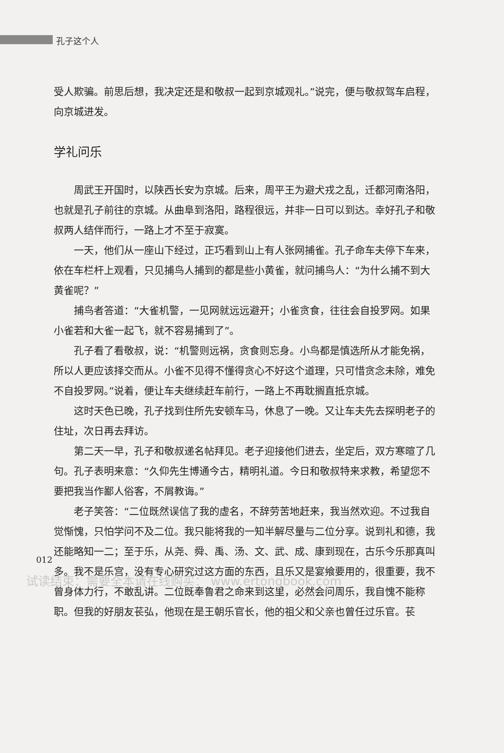孔子这个人
受人欺骗。前思后想，我决定还是和敬叔一起到京城观礼。”说完，便与敬叔驾车启程，向京城进发。
学礼问乐
周武王开国时，以陕西长安为京城。后来，周平王为避犬戎之乱，迁都河南洛阳，也就是孔子前往的京城。从曲阜到洛阳，路程很远，并非一日可以到达。幸好孔子和敬叔两人结伴而行，一路上才不至于寂寞。
一天，他们从一座山下经过，正巧看到山上有人张网捕雀。孔子命车夫停下车来，依在车栏杆上观看，只见捕鸟人捕到的都是些小黄雀，就问捕鸟人：“为什么捕不到大黄雀呢？”
捕鸟者答道：“大雀机警，一见网就远远避开；小雀贪食，往往会自投罗网。如果小雀若和大雀一起飞，就不容易捕到了”。
孔子看了看敬叔，说：“机警则远祸，贪食则忘身。小鸟都是慎选所从才能免祸，所以人更应该择交而从。小雀不见得不懂得贪心不好这个道理，只可惜贪念未除，难免不自投罗网。”说着，便让车夫继续赶车前行，一路上不再耽搁直抵京城。
这时天色已晚，孔子找到住所先安顿车马，休息了一晚。又让车夫先去探明老子的住址，次日再去拜访。
第二天一早，孔子和敬叔递名帖拜见。老子迎接他们进去，坐定后，双方寒暄了几句。孔子表明来意：“久仰先生博通今古，精明礼道。今日和敬叔特来求教，希望您不要把我当作鄙人俗客，不屑教诲。”
老子笑答：“二位既然误信了我的虚名，不辞劳苦地赶来，我当然欢迎。不过我自觉惭愧，只怕学问不及二位。我只能将我的一知半解尽量与二位分享。说到礼和德，我还能略知一二；至于乐，从尧、舜、禹、汤、文、武、成、康到现在，古乐今乐那真叫多。我不是乐宫，没有专心研究过这方面的东西，且乐又是宴飨要用的，很重要，我不曾身体力行，不敢乱讲。二位既奉鲁君之命来到这里，必然会问周乐，我自愧不能称职。但我的好朋友苌弘，他现在是王朝乐官长，他的祖父和父亲也曾任过乐官。苌
012
试读结束：需要全本请在线购买： www.ertongbook.com